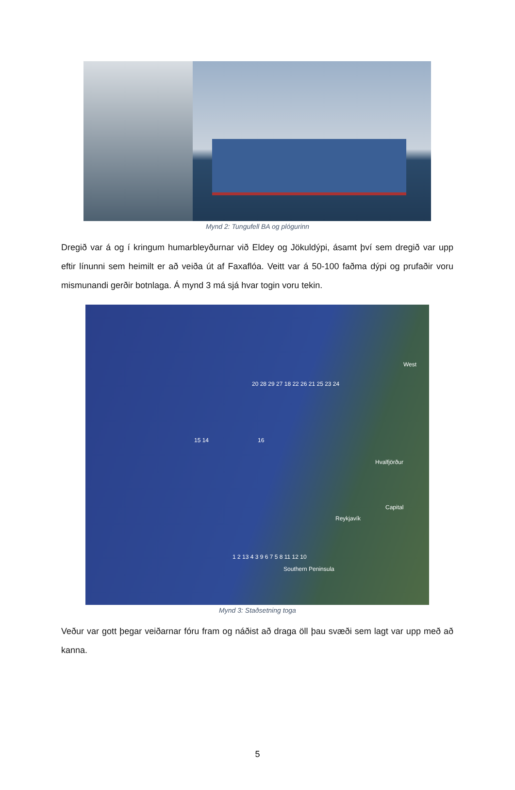Mynd 2: Tungufell BA og plógurinn
Dregið var á og í kringum humarbleyðurnar við Eldey og Jökuldýpi, ásamt því sem dregið var upp eftir línunni sem heimilt er að veiða út af Faxaflóa. Veitt var á 50-100 faðma dýpi og prufaðir voru mismunandi gerðir botnlaga. Á mynd 3 má sjá hvar togin voru tekin.
20 28 29 27 18 22 26 21 25 23 24
15 14 16
West
Hvalfjörður
Capital
Reykjavík
Southern Peninsula
1 2 13 4 3 9 6 7 5 8 11 12 10
Mynd 3: Staðsetning toga
Veður var gott þegar veiðarnar fóru fram og náðist að draga öll þau svæði sem lagt var upp með að kanna.
5